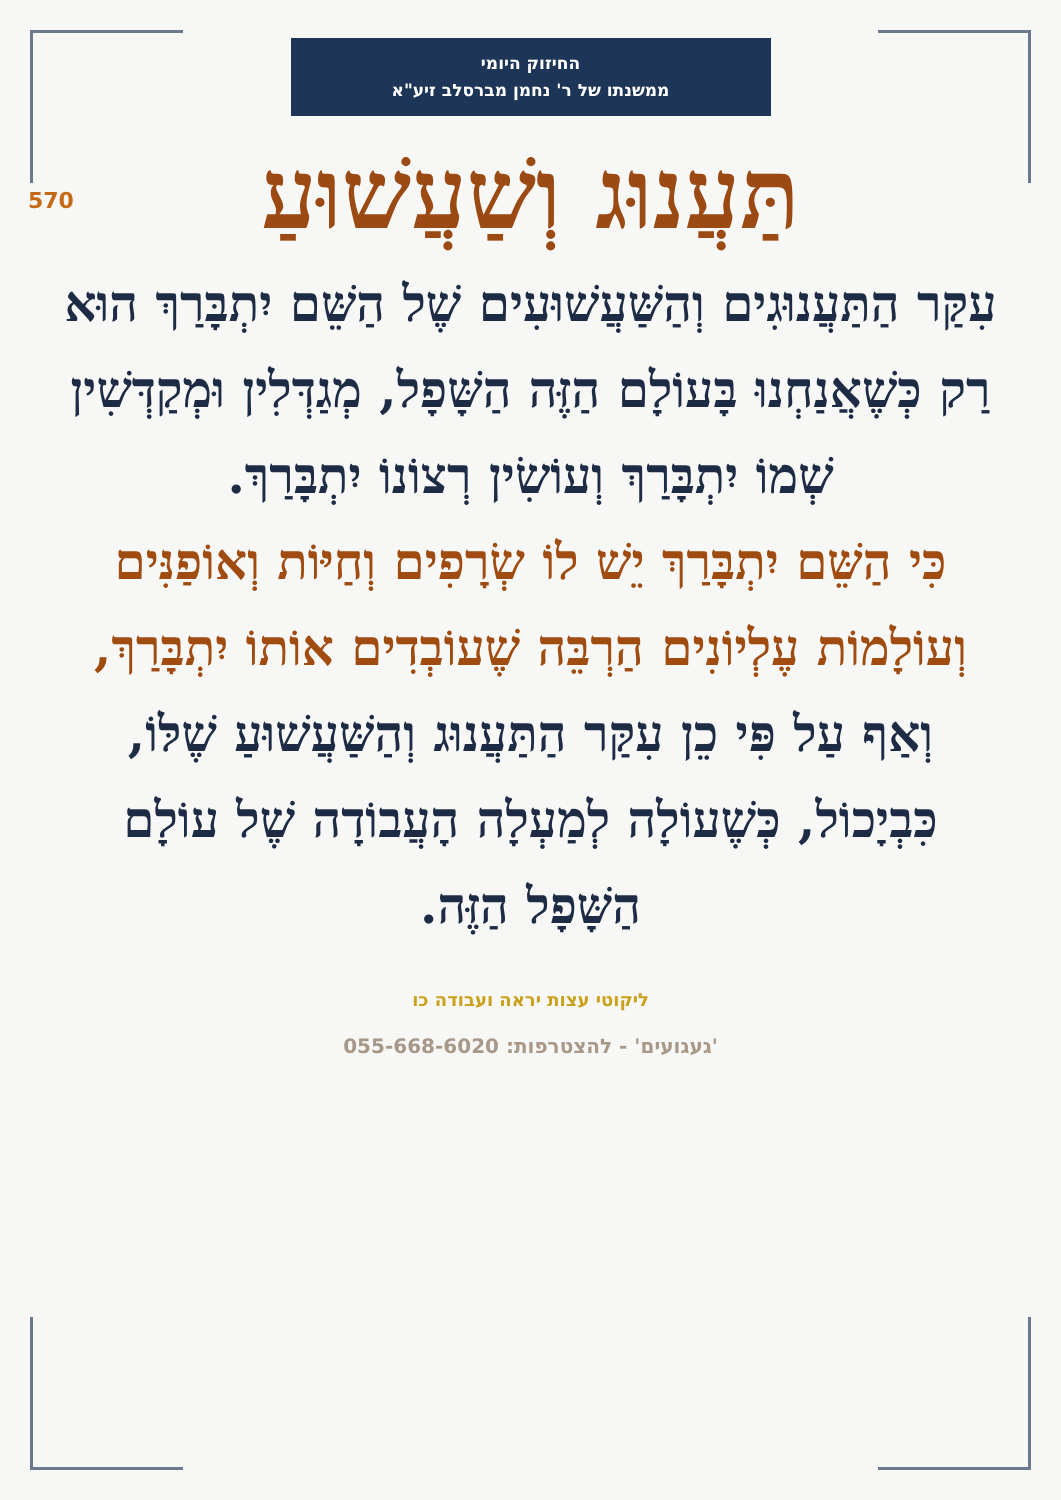החיזוק היומי
ממשנתו של ר' נחמן מברסלב זיע"א
570
תַּעֲנוּג וְשַׁעֲשׁוּעַ
עִקַּר הַתַּעֲנוּגִים וְהַשַּׁעֲשׁוּעִים שֶׁל הַשֵּׁם יִתְבָּרַךְ הוּא רַק כְּשֶׁאֲנַחְנוּ בָּעוֹלָם הַזֶּה הַשָּׁפָל, מְגַדְּלִין וּמְקַדְּשִׁין שְׁמוֹ יִתְבָּרַךְ וְעוֹשִׂין רְצוֹנוֹ יִתְבָּרַךְ.
כִּי הַשֵּׁם יִתְבָּרַךְ יֵשׁ לוֹ שְׂרָפִים וְחַיּוֹת וְאוֹפַנִּים וְעוֹלָמוֹת עֶלְיוֹנִים הַרְבֵּה שֶׁעוֹבְדִים אוֹתוֹ יִתְבָּרַךְ,
וְאַף עַל פִּי כֵן עִקַּר הַתַּעֲנוּג וְהַשַּׁעֲשׁוּעַ שֶׁלּוֹ, כִּבְיָכוֹל, כְּשֶׁעוֹלָה לְמַעְלָה הָעֲבוֹדָה שֶׁל עוֹלָם הַשָּׁפָל הַזֶּה.
ליקוטי עצות יראה ועבודה כו
'געגועים' - להצטרפות: 055-668-6020